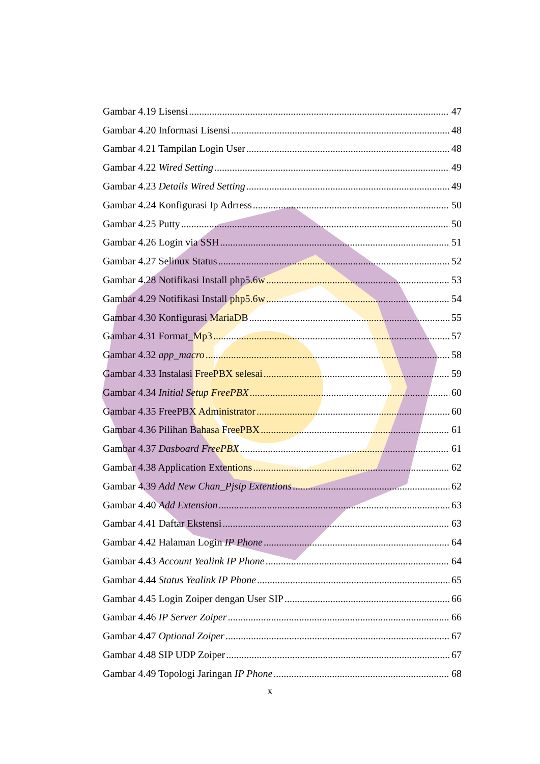Gambar 4.19 Lisensi 47
Gambar 4.20 Informasi Lisensi 48
Gambar 4.21 Tampilan Login User 48
Gambar 4.22 Wired Setting 49
Gambar 4.23 Details Wired Setting 49
Gambar 4.24 Konfigurasi Ip Adrress 50
Gambar 4.25 Putty 50
Gambar 4.26 Login via SSH 51
Gambar 4.27 Selinux Status 52
Gambar 4.28 Notifikasi Install php5.6w 53
Gambar 4.29 Notifikasi Install php5.6w 54
Gambar 4.30 Konfigurasi MariaDB 55
Gambar 4.31 Format_Mp3 57
Gambar 4.32 app_macro 58
Gambar 4.33 Instalasi FreePBX selesai 59
Gambar 4.34 Initial Setup FreePBX 60
Gambar 4.35 FreePBX Administrator 60
Gambar 4.36 Pilihan Bahasa FreePBX 61
Gambar 4.37 Dasboard FreePBX 61
Gambar 4.38 Application Extentions 62
Gambar 4.39 Add New Chan_Pjsip Extentions 62
Gambar 4.40 Add Extension 63
Gambar 4.41 Daftar Ekstensi 63
Gambar 4.42 Halaman Login IP Phone 64
Gambar 4.43 Account Yealink IP Phone 64
Gambar 4.44 Status Yealink IP Phone 65
Gambar 4.45 Login Zoiper dengan User SIP 66
Gambar 4.46 IP Server Zoiper 66
Gambar 4.47 Optional Zoiper 67
Gambar 4.48 SIP UDP Zoiper 67
Gambar 4.49 Topologi Jaringan IP Phone 68
x